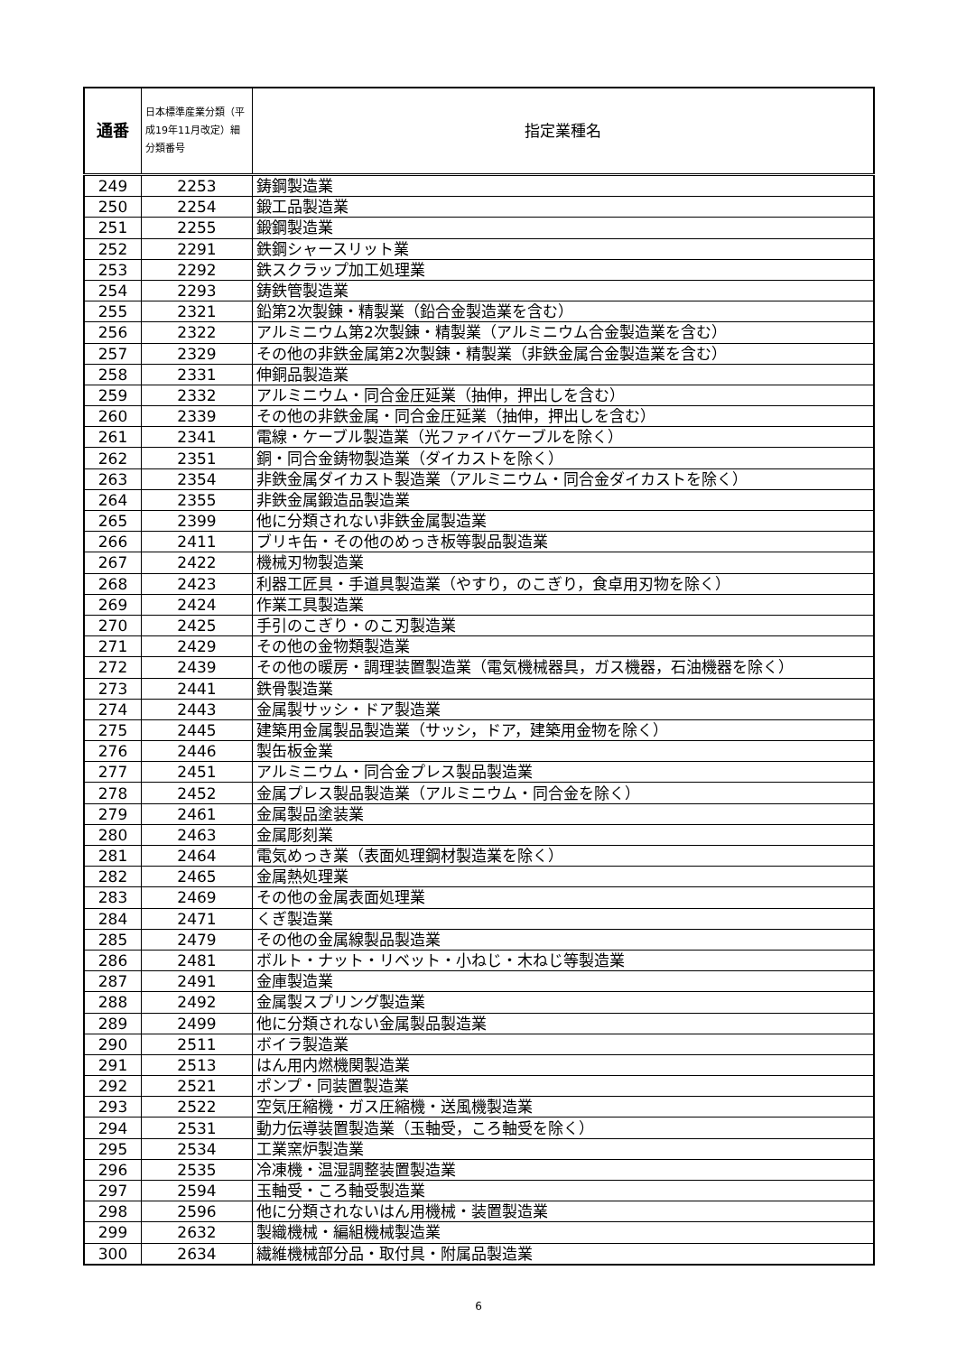| 通番 | 日本標準産業分類（平成19年11月改定）細分類番号 | 指定業種名 |
| --- | --- | --- |
| 249 | 2253 | 鋳鋼製造業 |
| 250 | 2254 | 鍛工品製造業 |
| 251 | 2255 | 鍛鋼製造業 |
| 252 | 2291 | 鉄鋼シャースリット業 |
| 253 | 2292 | 鉄スクラップ加工処理業 |
| 254 | 2293 | 鋳鉄管製造業 |
| 255 | 2321 | 鉛第2次製錬・精製業（鉛合金製造業を含む） |
| 256 | 2322 | アルミニウム第2次製錬・精製業（アルミニウム合金製造業を含む） |
| 257 | 2329 | その他の非鉄金属第2次製錬・精製業（非鉄金属合金製造業を含む） |
| 258 | 2331 | 伸銅品製造業 |
| 259 | 2332 | アルミニウム・同合金圧延業（抽伸，押出しを含む） |
| 260 | 2339 | その他の非鉄金属・同合金圧延業（抽伸，押出しを含む） |
| 261 | 2341 | 電線・ケーブル製造業（光ファイバケーブルを除く） |
| 262 | 2351 | 銅・同合金鋳物製造業（ダイカストを除く） |
| 263 | 2354 | 非鉄金属ダイカスト製造業（アルミニウム・同合金ダイカストを除く） |
| 264 | 2355 | 非鉄金属鍛造品製造業 |
| 265 | 2399 | 他に分類されない非鉄金属製造業 |
| 266 | 2411 | ブリキ缶・その他のめっき板等製品製造業 |
| 267 | 2422 | 機械刃物製造業 |
| 268 | 2423 | 利器工匠具・手道具製造業（やすり，のこぎり，食卓用刃物を除く） |
| 269 | 2424 | 作業工具製造業 |
| 270 | 2425 | 手引のこぎり・のこ刃製造業 |
| 271 | 2429 | その他の金物類製造業 |
| 272 | 2439 | その他の暖房・調理装置製造業（電気機械器具，ガス機器，石油機器を除く） |
| 273 | 2441 | 鉄骨製造業 |
| 274 | 2443 | 金属製サッシ・ドア製造業 |
| 275 | 2445 | 建築用金属製品製造業（サッシ，ドア，建築用金物を除く） |
| 276 | 2446 | 製缶板金業 |
| 277 | 2451 | アルミニウム・同合金プレス製品製造業 |
| 278 | 2452 | 金属プレス製品製造業（アルミニウム・同合金を除く） |
| 279 | 2461 | 金属製品塗装業 |
| 280 | 2463 | 金属彫刻業 |
| 281 | 2464 | 電気めっき業（表面処理鋼材製造業を除く） |
| 282 | 2465 | 金属熱処理業 |
| 283 | 2469 | その他の金属表面処理業 |
| 284 | 2471 | くぎ製造業 |
| 285 | 2479 | その他の金属線製品製造業 |
| 286 | 2481 | ボルト・ナット・リベット・小ねじ・木ねじ等製造業 |
| 287 | 2491 | 金庫製造業 |
| 288 | 2492 | 金属製スプリング製造業 |
| 289 | 2499 | 他に分類されない金属製品製造業 |
| 290 | 2511 | ボイラ製造業 |
| 291 | 2513 | はん用内燃機関製造業 |
| 292 | 2521 | ポンプ・同装置製造業 |
| 293 | 2522 | 空気圧縮機・ガス圧縮機・送風機製造業 |
| 294 | 2531 | 動力伝導装置製造業（玉軸受，ころ軸受を除く） |
| 295 | 2534 | 工業窯炉製造業 |
| 296 | 2535 | 冷凍機・温湿調整装置製造業 |
| 297 | 2594 | 玉軸受・ころ軸受製造業 |
| 298 | 2596 | 他に分類されないはん用機械・装置製造業 |
| 299 | 2632 | 製織機械・編組機械製造業 |
| 300 | 2634 | 繊維機械部分品・取付具・附属品製造業 |
6